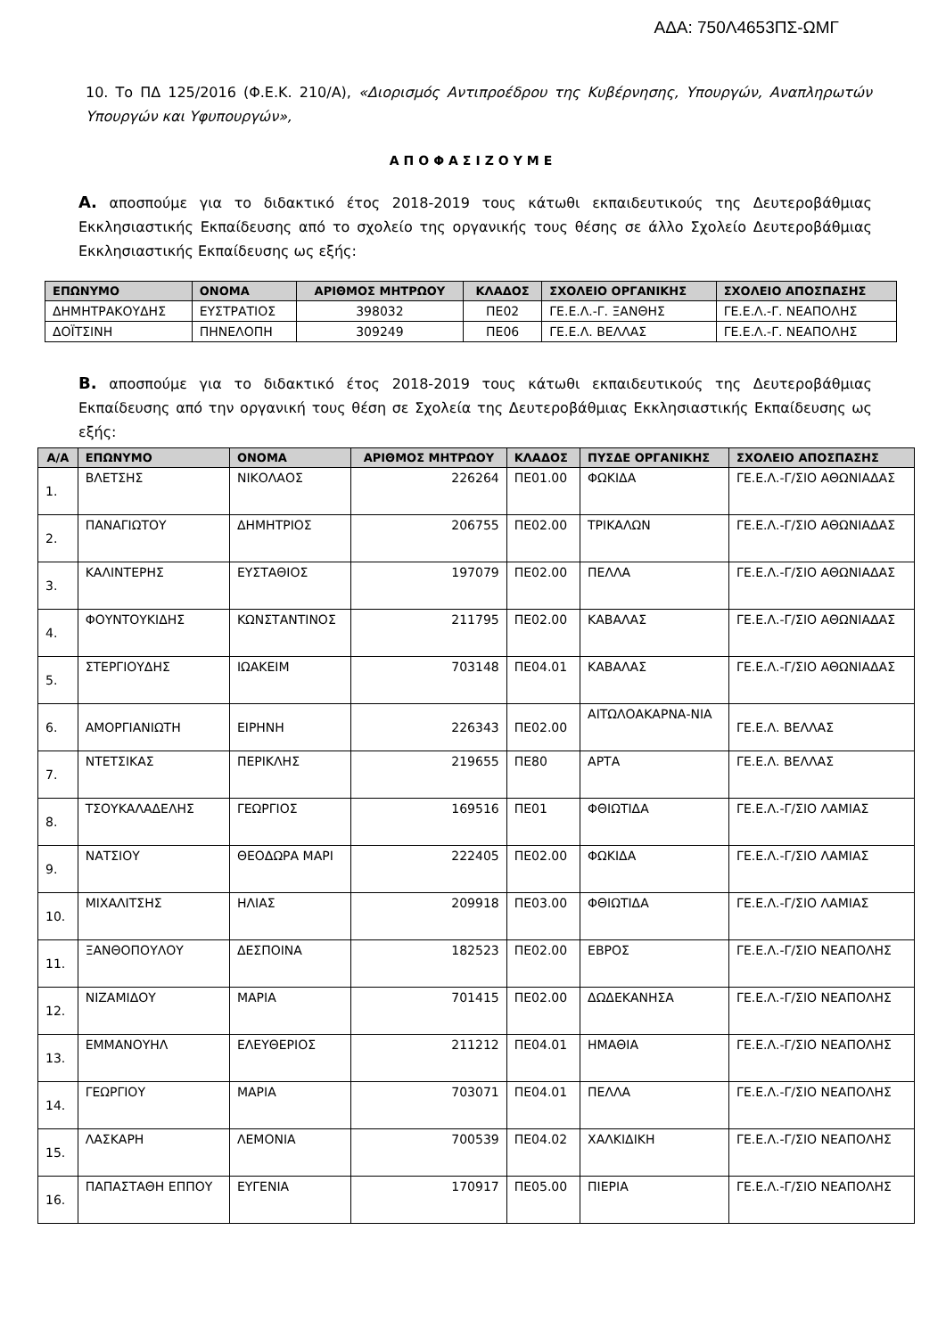ΑΔΑ: 750Λ4653ΠΣ-ΩΜΓ
10. Το ΠΔ 125/2016 (Φ.Ε.Κ. 210/Α), «Διορισμός Αντιπροέδρου της Κυβέρνησης, Υπουργών, Αναπληρωτών Υπουργών και Υφυπουργών»,
ΑΠΟΦΑΣΙΖΟΥΜΕ
Α. αποσπούμε για το διδακτικό έτος 2018-2019 τους κάτωθι εκπαιδευτικούς της Δευτεροβάθμιας Εκκλησιαστικής Εκπαίδευσης από το σχολείο της οργανικής τους θέσης σε άλλο Σχολείο Δευτεροβάθμιας Εκκλησιαστικής Εκπαίδευσης ως εξής:
| ΕΠΩΝΥΜΟ | ΟΝΟΜΑ | ΑΡΙΘΜΟΣ ΜΗΤΡΩΟΥ | ΚΛΑΔΟΣ | ΣΧΟΛΕΙΟ ΟΡΓΑΝΙΚΗΣ | ΣΧΟΛΕΙΟ ΑΠΟΣΠΑΣΗΣ |
| --- | --- | --- | --- | --- | --- |
| ΔΗΜΗΤΡΑΚΟΥΔΗΣ | ΕΥΣΤΡΑΤΙΟΣ | 398032 | ΠΕ02 | ΓΕ.Ε.Λ.-Γ. ΞΑΝΘΗΣ | ΓΕ.Ε.Λ.-Γ. ΝΕΑΠΟΛΗΣ |
| ΔΟΪΤΣΙΝΗ | ΠΗΝΕΛΟΠΗ | 309249 | ΠΕ06 | ΓΕ.Ε.Λ. ΒΕΛΛΑΣ | ΓΕ.Ε.Λ.-Γ. ΝΕΑΠΟΛΗΣ |
Β. αποσπούμε για το διδακτικό έτος 2018-2019 τους κάτωθι εκπαιδευτικούς της Δευτεροβάθμιας Εκπαίδευσης από την οργανική τους θέση σε Σχολεία της Δευτεροβάθμιας Εκκλησιαστικής Εκπαίδευσης ως εξής:
| Α/Α | ΕΠΩΝΥΜΟ | ΟΝΟΜΑ | ΑΡΙΘΜΟΣ ΜΗΤΡΩΟΥ | ΚΛΑΔΟΣ | ΠΥΣΔΕ ΟΡΓΑΝΙΚΗΣ | ΣΧΟΛΕΙΟ ΑΠΟΣΠΑΣΗΣ |
| --- | --- | --- | --- | --- | --- | --- |
| 1. | ΒΛΕΤΣΗΣ | ΝΙΚΟΛΑΟΣ | 226264 | ΠΕ01.00 | ΦΩΚΙΔΑ | ΓΕ.Ε.Λ.-Γ/ΣΙΟ ΑΘΩΝΙΑΔΑΣ |
| 2. | ΠΑΝΑΓΙΩΤΟΥ | ΔΗΜΗΤΡΙΟΣ | 206755 | ΠΕ02.00 | ΤΡΙΚΑΛΩΝ | ΓΕ.Ε.Λ.-Γ/ΣΙΟ ΑΘΩΝΙΑΔΑΣ |
| 3. | ΚΑΛΙΝΤΕΡΗΣ | ΕΥΣΤΑΘΙΟΣ | 197079 | ΠΕ02.00 | ΠΕΛΛΑ | ΓΕ.Ε.Λ.-Γ/ΣΙΟ ΑΘΩΝΙΑΔΑΣ |
| 4. | ΦΟΥΝΤΟΥΚΙΔΗΣ | ΚΩΝΣΤΑΝΤΙΝΟΣ | 211795 | ΠΕ02.00 | ΚΑΒΑΛΑΣ | ΓΕ.Ε.Λ.-Γ/ΣΙΟ ΑΘΩΝΙΑΔΑΣ |
| 5. | ΣΤΕΡΓΙΟΥΔΗΣ | ΙΩΑΚΕΙΜ | 703148 | ΠΕ04.01 | ΚΑΒΑΛΑΣ | ΓΕ.Ε.Λ.-Γ/ΣΙΟ ΑΘΩΝΙΑΔΑΣ |
| 6. | ΑΜΟΡΓΙΑΝΙΩΤΗ | ΕΙΡΗΝΗ | 226343 | ΠΕ02.00 | ΑΙΤΩΛΟΑΚΑΡΝΑ-ΝΙΑ | ΓΕ.Ε.Λ. ΒΕΛΛΑΣ |
| 7. | ΝΤΕΤΣΙΚΑΣ | ΠΕΡΙΚΛΗΣ | 219655 | ΠΕ80 | ΑΡΤΑ | ΓΕ.Ε.Λ. ΒΕΛΛΑΣ |
| 8. | ΤΣΟΥΚΑΛΑΔΕΛΗΣ | ΓΕΩΡΓΙΟΣ | 169516 | ΠΕ01 | ΦΘΙΩΤΙΔΑ | ΓΕ.Ε.Λ.-Γ/ΣΙΟ ΛΑΜΙΑΣ |
| 9. | ΝΑΤΣΙΟΥ | ΘΕΟΔΩΡΑ ΜΑΡΙ | 222405 | ΠΕ02.00 | ΦΩΚΙΔΑ | ΓΕ.Ε.Λ.-Γ/ΣΙΟ ΛΑΜΙΑΣ |
| 10. | ΜΙΧΑΛΙΤΣΗΣ | ΗΛΙΑΣ | 209918 | ΠΕ03.00 | ΦΘΙΩΤΙΔΑ | ΓΕ.Ε.Λ.-Γ/ΣΙΟ ΛΑΜΙΑΣ |
| 11. | ΞΑΝΘΟΠΟΥΛΟΥ | ΔΕΣΠΟΙΝΑ | 182523 | ΠΕ02.00 | ΕΒΡΟΣ | ΓΕ.Ε.Λ.-Γ/ΣΙΟ ΝΕΑΠΟΛΗΣ |
| 12. | ΝΙΖΑΜΙΔΟΥ | ΜΑΡΙΑ | 701415 | ΠΕ02.00 | ΔΩΔΕΚΑΝΗΣΑ | ΓΕ.Ε.Λ.-Γ/ΣΙΟ ΝΕΑΠΟΛΗΣ |
| 13. | ΕΜΜΑΝΟΥΗΛ | ΕΛΕΥΘΕΡΙΟΣ | 211212 | ΠΕ04.01 | ΗΜΑΘΙΑ | ΓΕ.Ε.Λ.-Γ/ΣΙΟ ΝΕΑΠΟΛΗΣ |
| 14. | ΓΕΩΡΓΙΟΥ | ΜΑΡΙΑ | 703071 | ΠΕ04.01 | ΠΕΛΛΑ | ΓΕ.Ε.Λ.-Γ/ΣΙΟ ΝΕΑΠΟΛΗΣ |
| 15. | ΛΑΣΚΑΡΗ | ΛΕΜΟΝΙΑ | 700539 | ΠΕ04.02 | ΧΑΛΚΙΔΙΚΗ | ΓΕ.Ε.Λ.-Γ/ΣΙΟ ΝΕΑΠΟΛΗΣ |
| 16. | ΠΑΠΑΣΤΑΘΗ ΕΠΠΟΥ | ΕΥΓΕΝΙΑ | 170917 | ΠΕ05.00 | ΠΙΕΡΙΑ | ΓΕ.Ε.Λ.-Γ/ΣΙΟ ΝΕΑΠΟΛΗΣ |